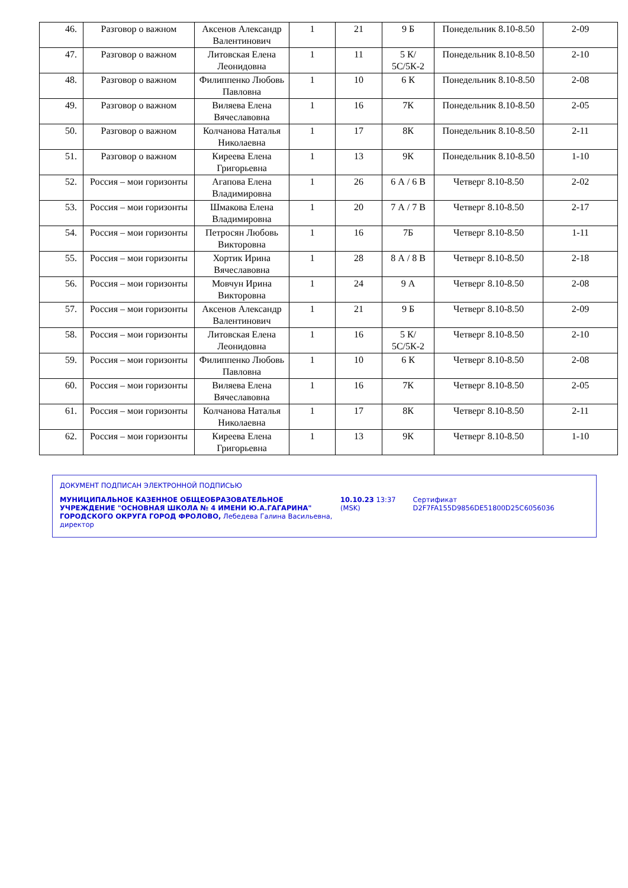| 46. | Разговор о важном | Аксенов Александр Валентинович | 1 | 21 | 9 Б | Понедельник 8.10-8.50 | 2-09 |
| 47. | Разговор о важном | Литовская Елена Леонидовна | 1 | 11 | 5 К/ 5С/5К-2 | Понедельник 8.10-8.50 | 2-10 |
| 48. | Разговор о важном | Филиппенко Любовь Павловна | 1 | 10 | 6 К | Понедельник 8.10-8.50 | 2-08 |
| 49. | Разговор о важном | Виляева Елена Вячеславовна | 1 | 16 | 7К | Понедельник 8.10-8.50 | 2-05 |
| 50. | Разговор о важном | Колчанова Наталья Николаевна | 1 | 17 | 8К | Понедельник 8.10-8.50 | 2-11 |
| 51. | Разговор о важном | Киреева Елена Григорьевна | 1 | 13 | 9К | Понедельник 8.10-8.50 | 1-10 |
| 52. | Россия – мои горизонты | Агапова Елена Владимировна | 1 | 26 | 6 А / 6 В | Четверг 8.10-8.50 | 2-02 |
| 53. | Россия – мои горизонты | Шмакова Елена Владимировна | 1 | 20 | 7 А / 7 В | Четверг 8.10-8.50 | 2-17 |
| 54. | Россия – мои горизонты | Петросян Любовь Викторовна | 1 | 16 | 7Б | Четверг 8.10-8.50 | 1-11 |
| 55. | Россия – мои горизонты | Хортик Ирина Вячеславовна | 1 | 28 | 8 А / 8 В | Четверг 8.10-8.50 | 2-18 |
| 56. | Россия – мои горизонты | Мовчун Ирина Викторовна | 1 | 24 | 9 А | Четверг 8.10-8.50 | 2-08 |
| 57. | Россия – мои горизонты | Аксенов Александр Валентинович | 1 | 21 | 9 Б | Четверг 8.10-8.50 | 2-09 |
| 58. | Россия – мои горизонты | Литовская Елена Леонидовна | 1 | 16 | 5 К/ 5С/5К-2 | Четверг 8.10-8.50 | 2-10 |
| 59. | Россия – мои горизонты | Филиппенко Любовь Павловна | 1 | 10 | 6 К | Четверг 8.10-8.50 | 2-08 |
| 60. | Россия – мои горизонты | Виляева Елена Вячеславовна | 1 | 16 | 7К | Четверг 8.10-8.50 | 2-05 |
| 61. | Россия – мои горизонты | Колчанова Наталья Николаевна | 1 | 17 | 8К | Четверг 8.10-8.50 | 2-11 |
| 62. | Россия – мои горизонты | Киреева Елена Григорьевна | 1 | 13 | 9К | Четверг 8.10-8.50 | 1-10 |
ДОКУМЕНТ ПОДПИСАН ЭЛЕКТРОННОЙ ПОДПИСЬЮ
МУНИЦИПАЛЬНОЕ КАЗЕННОЕ ОБЩЕОБРАЗОВАТЕЛЬНОЕ УЧРЕЖДЕНИЕ "ОСНОВНАЯ ШКОЛА № 4 ИМЕНИ Ю.А.ГАГАРИНА" ГОРОДСКОГО ОКРУГА ГОРОД ФРОЛОВО, Лебедева Галина Васильевна, директор
10.10.23 13:37 (MSK)
Сертификат D2F7FA155D9856DE51800D25C6056036